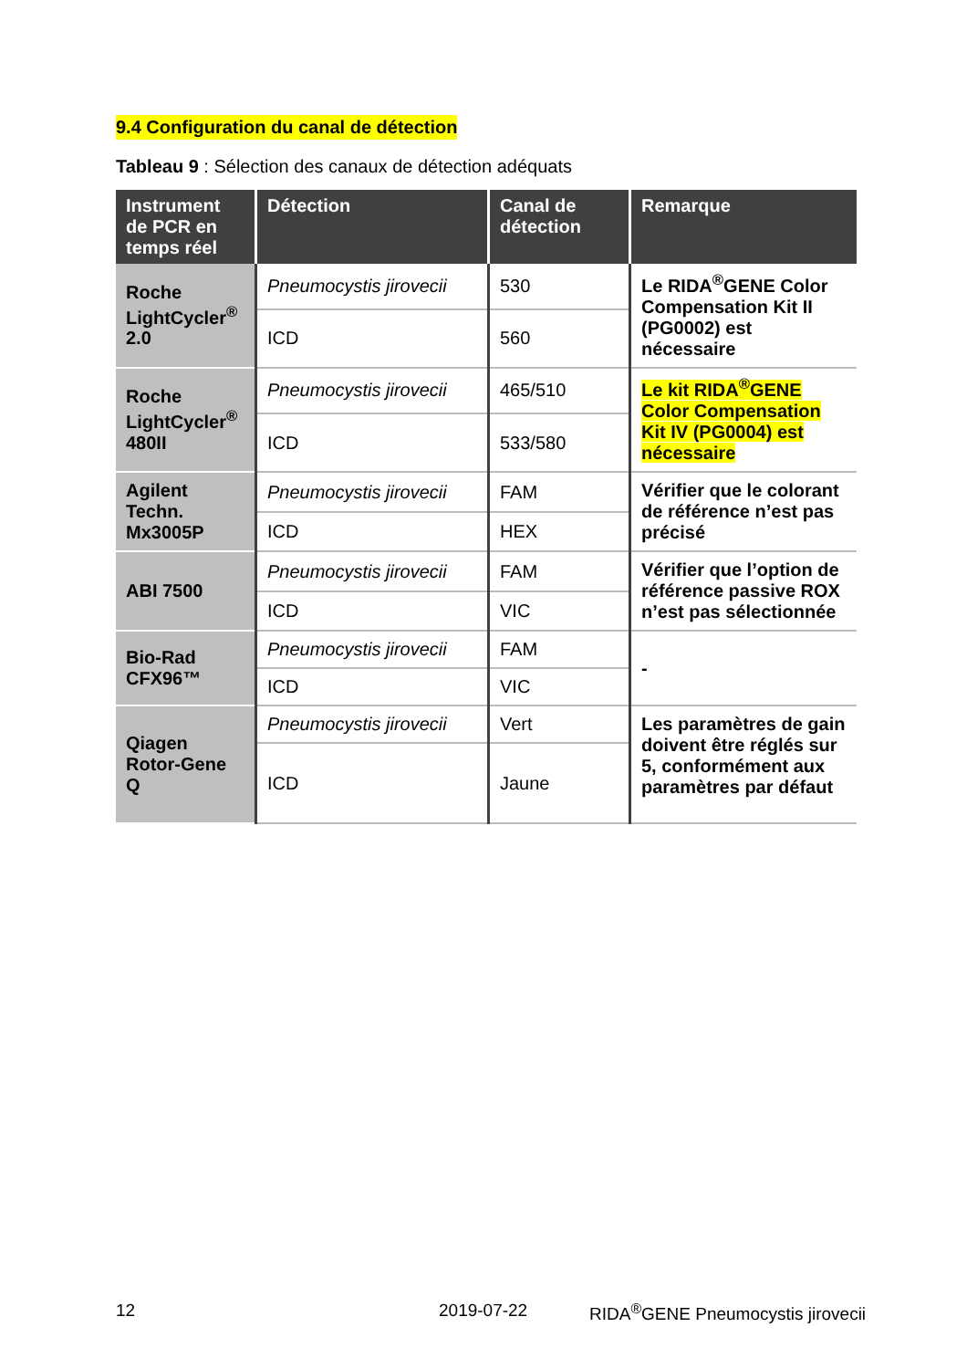9.4 Configuration du canal de détection
Tableau 9 : Sélection des canaux de détection adéquats
| Instrument de PCR en temps réel | Détection | Canal de détection | Remarque |
| --- | --- | --- | --- |
| Roche LightCycler<sup>®</sup> 2.0 | Pneumocystis jirovecii | 530 | Le RIDA<sup>®</sup>GENE Color Compensation Kit II (PG0002) est nécessaire |
| | ICD | 560 | |
| Roche LightCycler<sup>®</sup> 480II | Pneumocystis jirovecii | 465/510 | Le kit RIDA<sup>®</sup>GENE Color Compensation Kit IV (PG0004) est nécessaire |
| | ICD | 533/580 | |
| Agilent Techn. Mx3005P | Pneumocystis jirovecii | FAM | Vérifier que le colorant de référence n’est pas précisé |
| | ICD | HEX | |
| ABI 7500 | Pneumocystis jirovecii | FAM | Vérifier que l’option de référence passive ROX n’est pas sélectionnée |
| | ICD | VIC | |
| Bio-Rad CFX96™ | Pneumocystis jirovecii | FAM | - |
| | ICD | VIC | |
| Qiagen Rotor-Gene Q | Pneumocystis jirovecii | Vert | Les paramètres de gain doivent être réglés sur 5, conformément aux paramètres par défaut |
| | ICD | Jaune | |
12 2019-07-22 RIDA<sup>®</sup>GENE Pneumocystis jirovecii